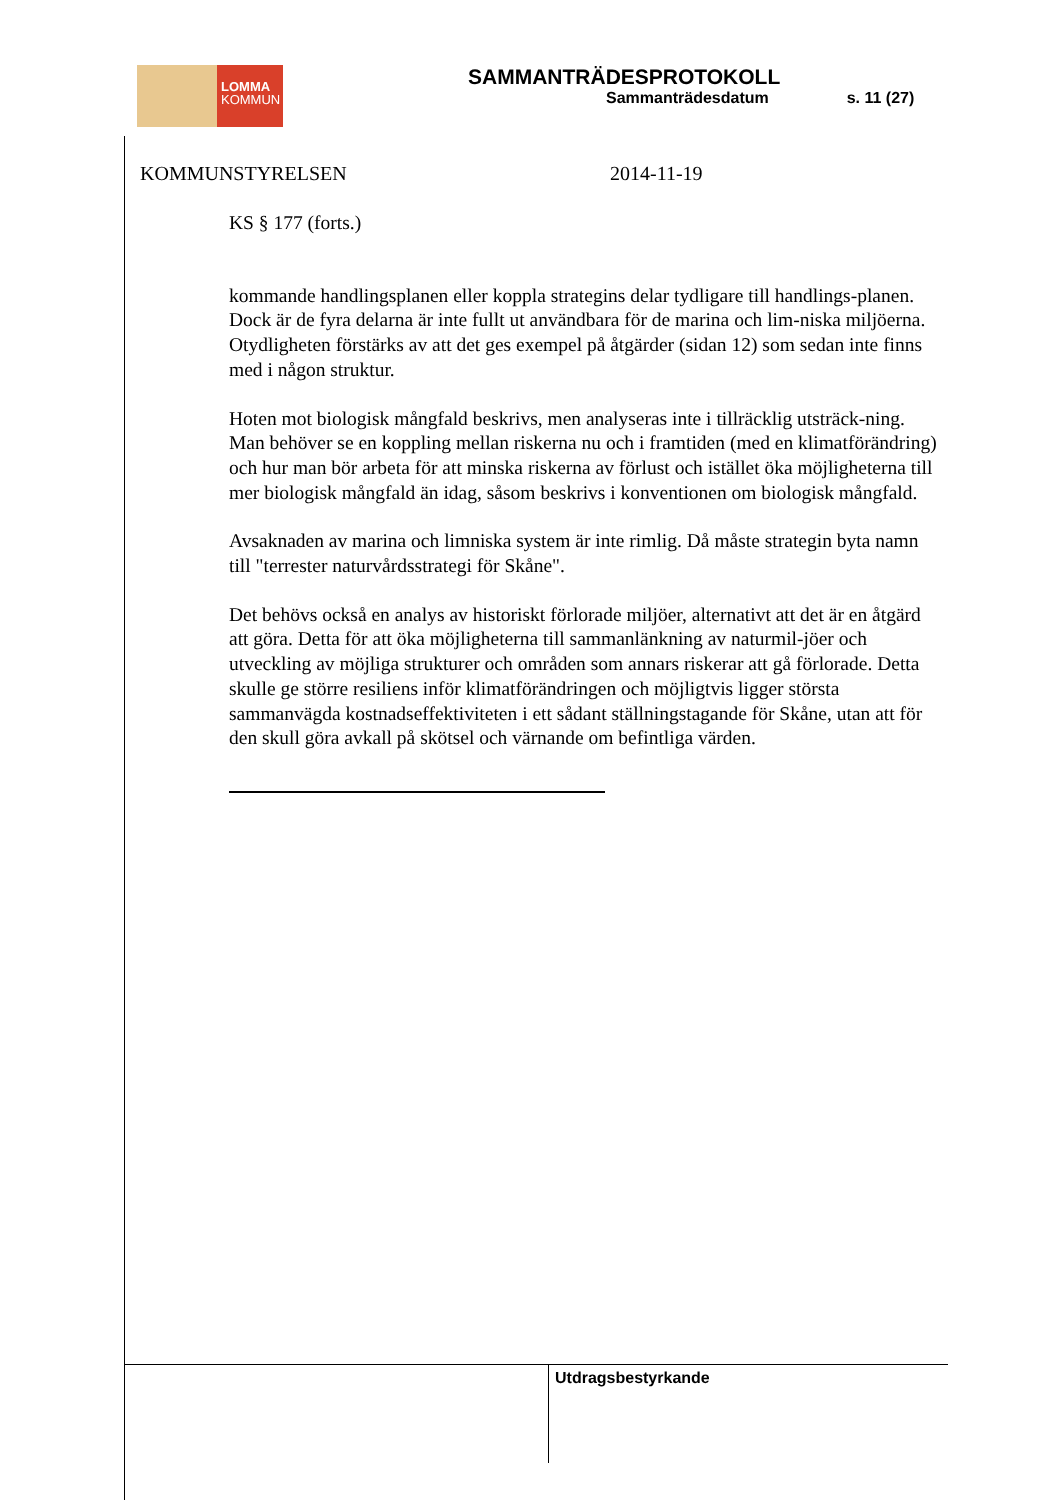LOMMA
KOMMUN
SAMMANTRÄDESPROTOKOLL
Sammanträdesdatum s. 11 (27)
KOMMUNSTYRELSEN 2014-11-19
KS § 177 (forts.)
kommande handlingsplanen eller koppla strategins delar tydligare till handlings-planen. Dock är de fyra delarna är inte fullt ut användbara för de marina och lim-niska miljöerna. Otydligheten förstärks av att det ges exempel på åtgärder (sidan 12) som sedan inte finns med i någon struktur.
Hoten mot biologisk mångfald beskrivs, men analyseras inte i tillräcklig utsträck-ning. Man behöver se en koppling mellan riskerna nu och i framtiden (med en klimatförändring) och hur man bör arbeta för att minska riskerna av förlust och istället öka möjligheterna till mer biologisk mångfald än idag, såsom beskrivs i konventionen om biologisk mångfald.
Avsaknaden av marina och limniska system är inte rimlig. Då måste strategin byta namn till "terrester naturvårdsstrategi för Skåne".
Det behövs också en analys av historiskt förlorade miljöer, alternativt att det är en åtgärd att göra. Detta för att öka möjligheterna till sammanlänkning av naturmil-jöer och utveckling av möjliga strukturer och områden som annars riskerar att gå förlorade. Detta skulle ge större resiliens inför klimatförändringen och möjligtvis ligger största sammanvägda kostnadseffektiviteten i ett sådant ställningstagande för Skåne, utan att för den skull göra avkall på skötsel och värnande om befintliga värden.
Utdragsbestyrkande